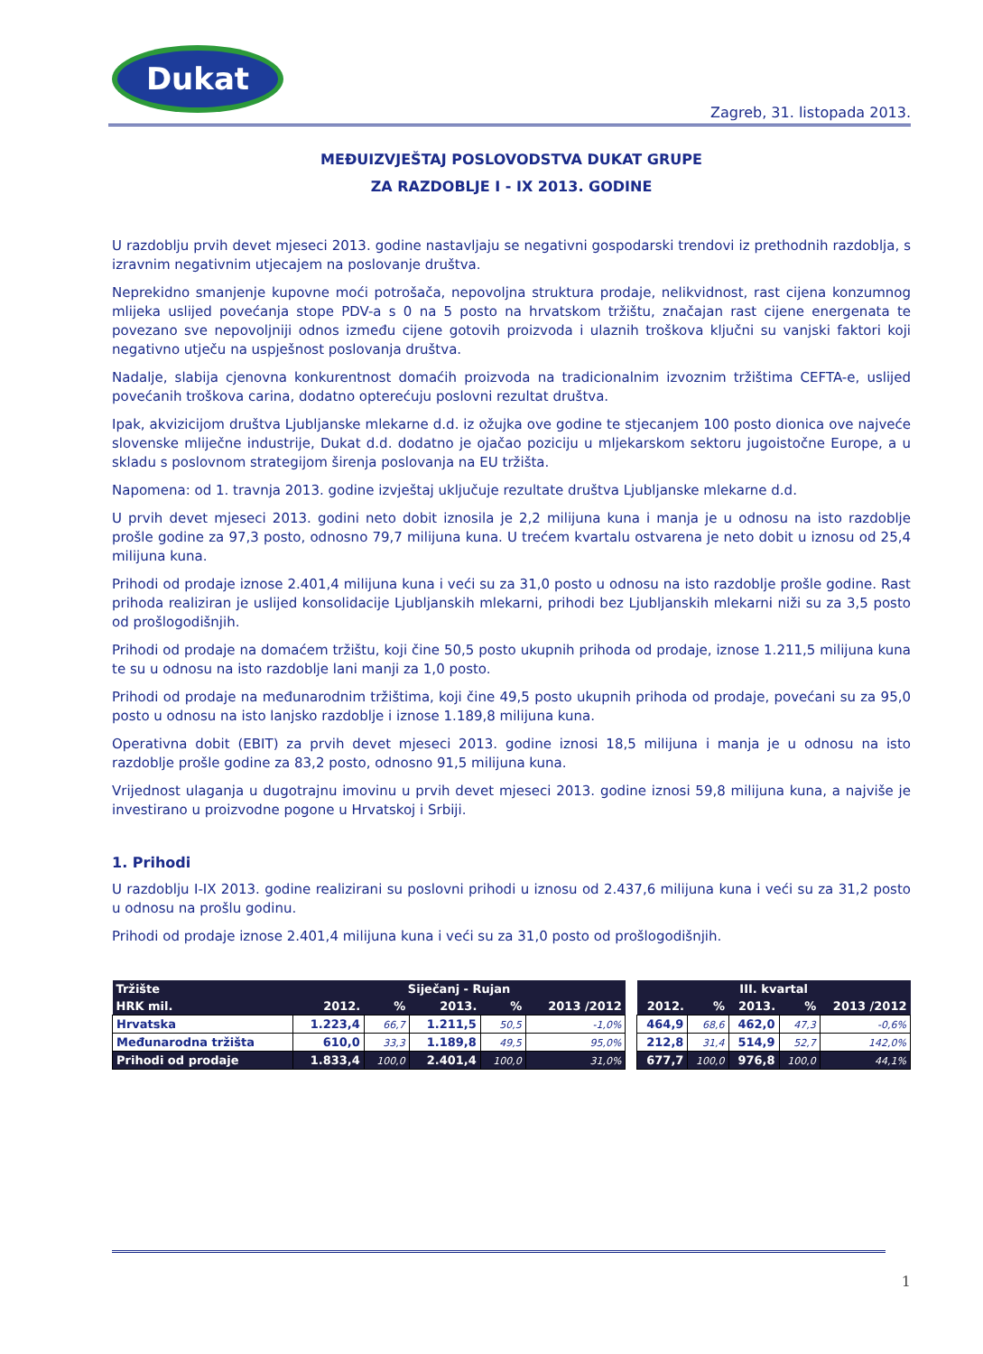Dukat
Zagreb, 31. listopada 2013.
MEĐUIZVJEŠTAJ POSLOVODSTVA DUKAT GRUPE
ZA RAZDOBLJE I - IX 2013. GODINE
U razdoblju prvih devet mjeseci 2013. godine nastavljaju se negativni gospodarski trendovi iz prethodnih razdoblja, s izravnim negativnim utjecajem na poslovanje društva.
Neprekidno smanjenje kupovne moći potrošača, nepovoljna struktura prodaje, nelikvidnost, rast cijena konzumnog mlijeka uslijed povećanja stope PDV-a s 0 na 5 posto na hrvatskom tržištu, značajan rast cijene energenata te povezano sve nepovoljniji odnos između cijene gotovih proizvoda i ulaznih troškova ključni su vanjski faktori koji negativno utječu na uspješnost poslovanja društva.
Nadalje, slabija cjenovna konkurentnost domaćih proizvoda na tradicionalnim izvoznim tržištima CEFTA-e, uslijed povećanih troškova carina, dodatno opterećuju poslovni rezultat društva.
Ipak, akvizicijom društva Ljubljanske mlekarne d.d. iz ožujka ove godine te stjecanjem 100 posto dionica ove najveće slovenske mliječne industrije, Dukat d.d. dodatno je ojačao poziciju u mljekarskom sektoru jugoistočne Europe, a u skladu s poslovnom strategijom širenja poslovanja na EU tržišta.
Napomena: od 1. travnja 2013. godine izvještaj uključuje rezultate društva Ljubljanske mlekarne d.d.
U prvih devet mjeseci 2013. godini neto dobit iznosila je 2,2 milijuna kuna i manja je u odnosu na isto razdoblje prošle godine za 97,3 posto, odnosno 79,7 milijuna kuna. U trećem kvartalu ostvarena je neto dobit u iznosu od 25,4 milijuna kuna.
Prihodi od prodaje iznose 2.401,4 milijuna kuna i veći su za 31,0 posto u odnosu na isto razdoblje prošle godine. Rast prihoda realiziran je uslijed konsolidacije Ljubljanskih mlekarni, prihodi bez Ljubljanskih mlekarni niži su za 3,5 posto od prošlogodišnjih.
Prihodi od prodaje na domaćem tržištu, koji čine 50,5 posto ukupnih prihoda od prodaje, iznose 1.211,5 milijuna kuna te su u odnosu na isto razdoblje lani manji za 1,0 posto.
Prihodi od prodaje na međunarodnim tržištima, koji čine 49,5 posto ukupnih prihoda od prodaje, povećani su za 95,0 posto u odnosu na isto lanjsko razdoblje i iznose 1.189,8 milijuna kuna.
Operativna dobit (EBIT) za prvih devet mjeseci 2013. godine iznosi 18,5 milijuna i manja je u odnosu na isto razdoblje prošle godine za 83,2 posto, odnosno 91,5 milijuna kuna.
Vrijednost ulaganja u dugotrajnu imovinu u prvih devet mjeseci 2013. godine iznosi 59,8 milijuna kuna, a najviše je investirano u proizvodne pogone u Hrvatskoj i Srbiji.
1. Prihodi
U razdoblju I-IX 2013. godine realizirani su poslovni prihodi u iznosu od 2.437,6 milijuna kuna i veći su za 31,2 posto u odnosu na prošlu godinu.
Prihodi od prodaje iznose 2.401,4 milijuna kuna i veći su za 31,0 posto od prošlogodišnjih.
| Tržište | Siječanj - Rujan | | | | |
| --- | --- | --- | --- | --- | --- |
| HRK mil. | 2012. | % | 2013. | % | 2013 /2012 |
| Hrvatska | 1.223,4 | 66,7 | 1.211,5 | 50,5 | -1,0% |
| Međunarodna tržišta | 610,0 | 33,3 | 1.189,8 | 49,5 | 95,0% |
| Prihodi od prodaje | 1.833,4 | 100,0 | 2.401,4 | 100,0 | 31,0% |
| III. kvartal | | | | |
| --- | --- | --- | --- | --- |
| 2012. | % | 2013. | % | 2013 /2012 |
| 464,9 | 68,6 | 462,0 | 47,3 | -0,6% |
| 212,8 | 31,4 | 514,9 | 52,7 | 142,0% |
| 677,7 | 100,0 | 976,8 | 100,0 | 44,1% |
1